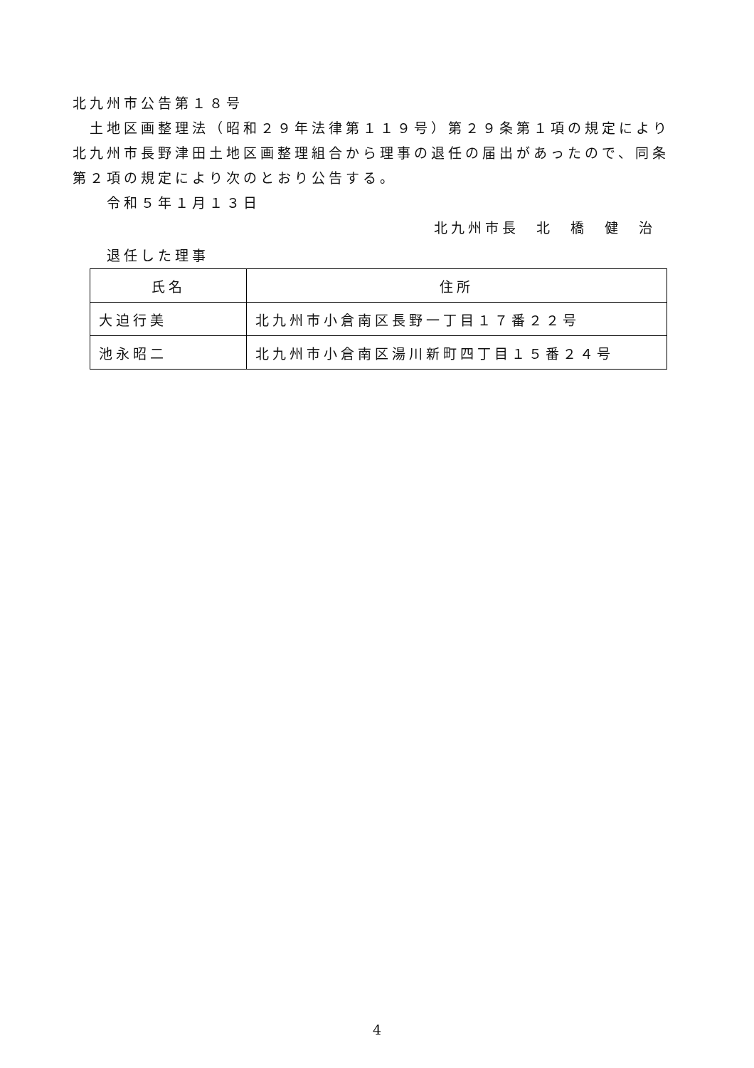北九州市公告第１８号
土地区画整理法（昭和２９年法律第１１９号）第２９条第１項の規定により北九州市長野津田土地区画整理組合から理事の退任の届出があったので、同条第２項の規定により次のとおり公告する。
令和５年１月１３日
北九州市長　北　橋　健　治
退任した理事
| 氏名 | 住所 |
| --- | --- |
| 大迫行美 | 北九州市小倉南区長野一丁目１７番２２号 |
| 池永昭二 | 北九州市小倉南区湯川新町四丁目１５番２４号 |
4